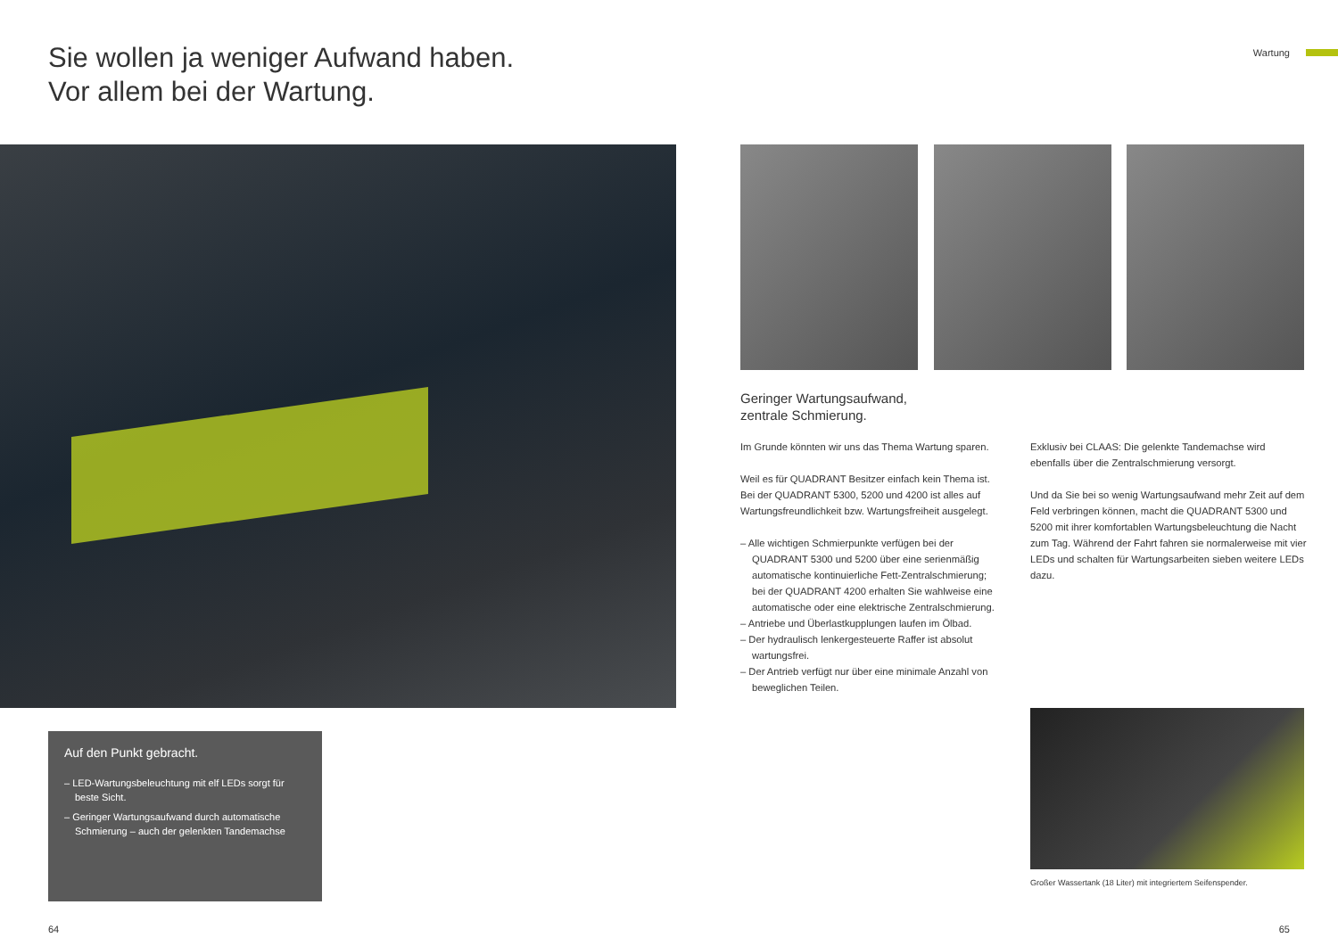Sie wollen ja weniger Aufwand haben.
Vor allem bei der Wartung.
Auf den Punkt gebracht.
– LED-Wartungsbeleuchtung mit elf LEDs sorgt für beste Sicht.
– Geringer Wartungsaufwand durch automatische Schmierung – auch der gelenkten Tandemachse
64
Wartung
Geringer Wartungsaufwand,
zentrale Schmierung.
Im Grunde könnten wir uns das Thema Wartung sparen.
Weil es für QUADRANT Besitzer einfach kein Thema ist. Bei der QUADRANT 5300, 5200 und 4200 ist alles auf Wartungsfreundlichkeit bzw. Wartungsfreiheit ausgelegt.
– Alle wichtigen Schmierpunkte verfügen bei der QUADRANT 5300 und 5200 über eine serienmäßig automatische kontinuierliche Fett-Zentralschmierung; bei der QUADRANT 4200 erhalten Sie wahlweise eine automatische oder eine elektrische Zentralschmierung.
– Antriebe und Überlastkupplungen laufen im Ölbad.
– Der hydraulisch lenkergesteuerte Raffer ist absolut wartungsfrei.
– Der Antrieb verfügt nur über eine minimale Anzahl von beweglichen Teilen.
Exklusiv bei CLAAS: Die gelenkte Tandemachse wird ebenfalls über die Zentralschmierung versorgt.
Und da Sie bei so wenig Wartungsaufwand mehr Zeit auf dem Feld verbringen können, macht die QUADRANT 5300 und 5200 mit ihrer komfortablen Wartungsbeleuchtung die Nacht zum Tag. Während der Fahrt fahren sie normalerweise mit vier LEDs und schalten für Wartungsarbeiten sieben weitere LEDs dazu.
Großer Wassertank (18 Liter) mit integriertem Seifenspender.
65